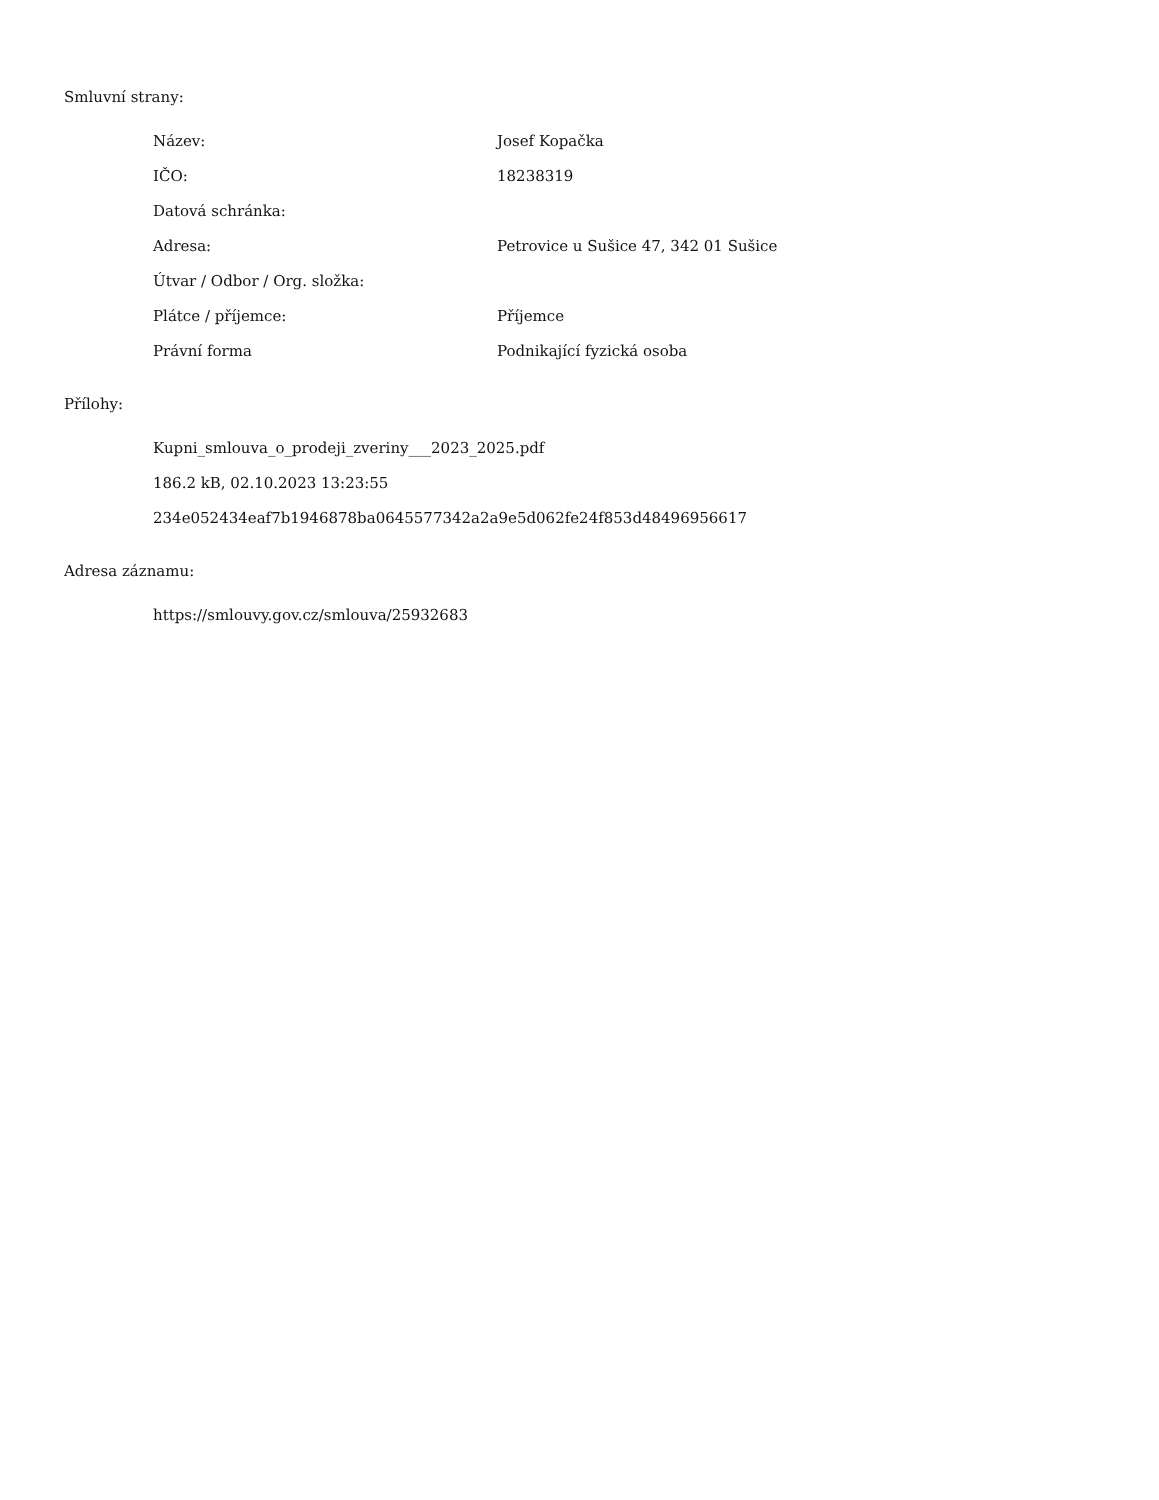Smluvní strany:
| Název: | Josef Kopačka |
| IČO: | 18238319 |
| Datová schránka: | |
| Adresa: | Petrovice u Sušice 47, 342 01 Sušice |
| Útvar / Odbor / Org. složka: | |
| Plátce / příjemce: | Příjemce |
| Právní forma | Podnikající fyzická osoba |
Přílohy:
Kupni_smlouva_o_prodeji_zveriny___2023_2025.pdf
186.2 kB, 02.10.2023 13:23:55
234e052434eaf7b1946878ba0645577342a2a9e5d062fe24f853d48496956617
Adresa záznamu:
https://smlouvy.gov.cz/smlouva/25932683